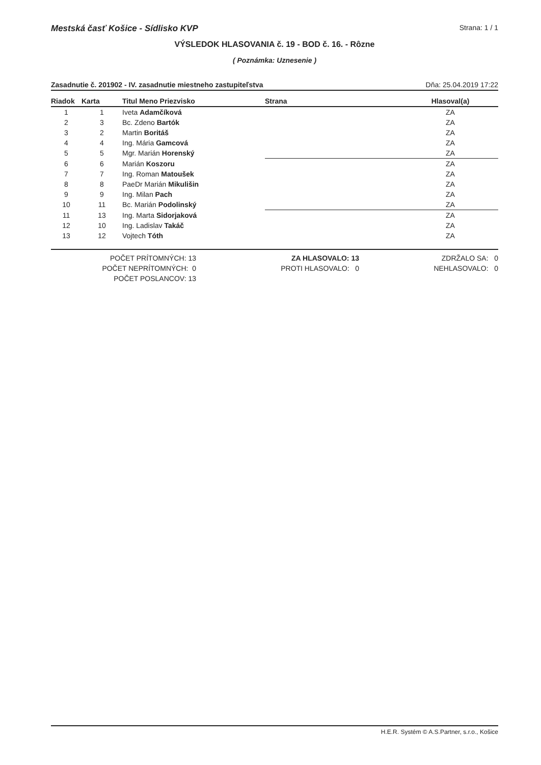Mestská časť Košice - Sídlisko KVP Strana: 1 / 1
VÝSLEDOK HLASOVANIA č. 19 - BOD č. 16. - Rôzne
( Poznámka: Uznesenie )
Zasadnutie č. 201902 - IV. zasadnutie miestneho zastupiteľstva Dňa: 25.04.2019 17:22
| Riadok | Karta | Titul Meno Priezvisko | Strana | Hlasoval(a) |
| --- | --- | --- | --- | --- |
| 1 | 1 | Iveta Adamčíková | | ZA |
| 2 | 3 | Bc. Zdeno Bartók | | ZA |
| 3 | 2 | Martin Boritáš | | ZA |
| 4 | 4 | Ing. Mária Gamcová | | ZA |
| 5 | 5 | Mgr. Marián Horenský | | ZA |
| 6 | 6 | Marián Koszoru | | ZA |
| 7 | 7 | Ing. Roman Matoušek | | ZA |
| 8 | 8 | PaeDr Marián Mikulišin | | ZA |
| 9 | 9 | Ing. Milan Pach | | ZA |
| 10 | 11 | Bc. Marián Podolinský | | ZA |
| 11 | 13 | Ing. Marta Sidorjaková | | ZA |
| 12 | 10 | Ing. Ladislav Takáč | | ZA |
| 13 | 12 | Vojtech Tóth | | ZA |
| POČET PRÍTOMNÝCH: 13 | ZA HLASOVALO: 13 | ZDRŽALO SA: 0 |
| POČET NEPRÍTOMNÝCH: 0 | PROTI HLASOVALO: 0 | NEHLASOVALO: 0 |
| POČET POSLANCOV: 13 | | |
H.E.R. Systém © A.S.Partner, s.r.o., Košice